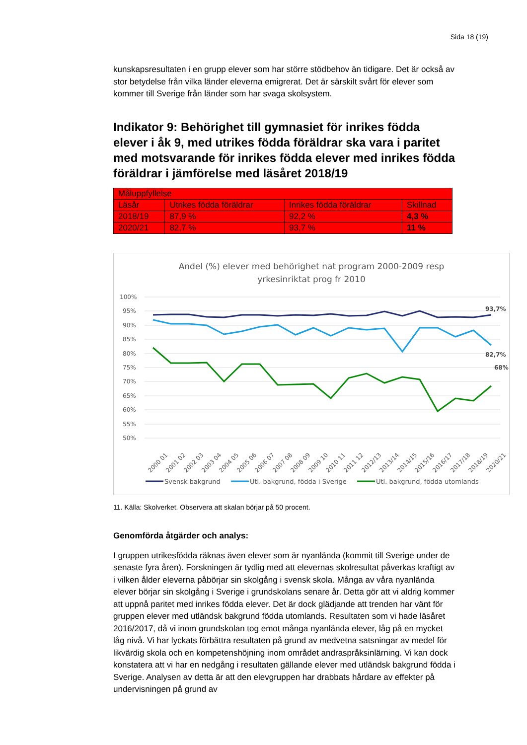Sida 18 (19)
kunskapsresultaten i en grupp elever som har större stödbehov än tidigare. Det är också av stor betydelse från vilka länder eleverna emigrerat. Det är särskilt svårt för elever som kommer till Sverige från länder som har svaga skolsystem.
Indikator 9: Behörighet till gymnasiet för inrikes födda elever i åk 9, med utrikes födda föräldrar ska vara i paritet med motsvarande för inrikes födda elever med inrikes födda föräldrar i jämförelse med läsåret 2018/19
| Måluppfyllelse | | | |
| Läsår | Utrikes födda föräldrar | Inrikes födda föräldrar | Skillnad |
| 2018/19 | 87,9 % | 92,2 % | 4,3 % |
| 2020/21 | 82,7 % | 93,7 % | 11 % |
Andel (%) elever med behörighet nat program 2000-2009 resp
yrkesinriktat prog fr 2010
100%
95%
90%
85%
80%
75%
70%
65%
60%
55%
50%
93,7%
82,7%
68%
2000 01
2001 02
2002 03
2003 04
2004 05
2005 06
2006 07
2007 08
2008 09
2009 10
2010 11
2011 12
2012/13
2013/14
2014/15
2015/16
2016/17
2017/18
2018/19
2020/21
Svensk bakgrund
Utl. bakgrund, födda i Sverige
Utl. bakgrund, födda utomlands
11. Källa: Skolverket. Observera att skalan börjar på 50 procent.
Genomförda åtgärder och analys:
I gruppen utrikesfödda räknas även elever som är nyanlända (kommit till Sverige under de senaste fyra åren). Forskningen är tydlig med att elevernas skolresultat påverkas kraftigt av i vilken ålder eleverna påbörjar sin skolgång i svensk skola. Många av våra nyanlända elever börjar sin skolgång i Sverige i grundskolans senare år. Detta gör att vi aldrig kommer att uppnå paritet med inrikes födda elever. Det är dock glädjande att trenden har vänt för gruppen elever med utländsk bakgrund födda utomlands. Resultaten som vi hade läsåret 2016/2017, då vi inom grundskolan tog emot många nyanlända elever, låg på en mycket låg nivå. Vi har lyckats förbättra resultaten på grund av medvetna satsningar av medel för likvärdig skola och en kompetenshöjning inom området andraspråksinlärning. Vi kan dock konstatera att vi har en nedgång i resultaten gällande elever med utländsk bakgrund födda i Sverige. Analysen av detta är att den elevgruppen har drabbats hårdare av effekter på undervisningen på grund av